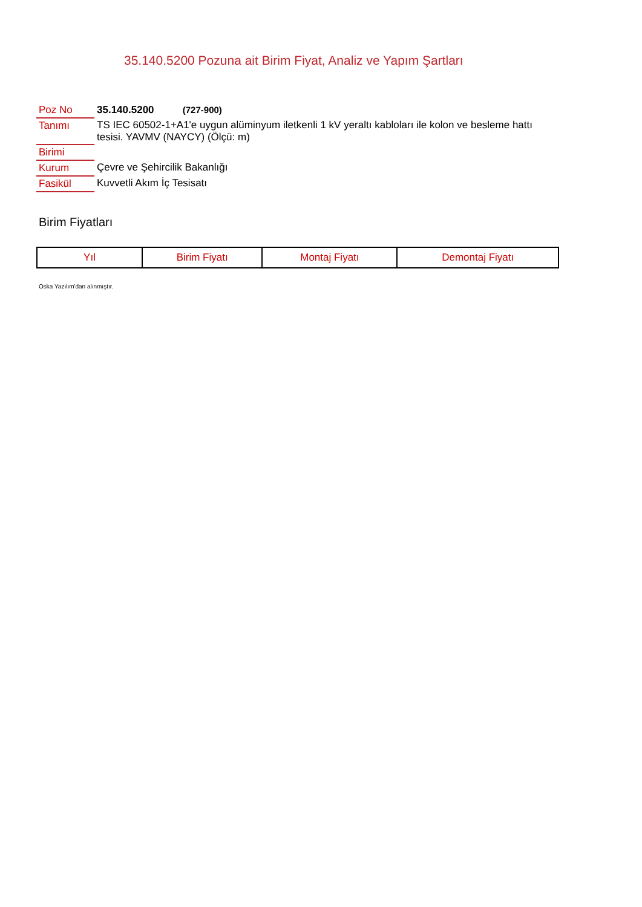35.140.5200 Pozuna ait Birim Fiyat, Analiz ve Yapım Şartları
| Poz No | 35.140.5200 (727-900) |
| Tanımı | TS IEC 60502-1+A1'e uygun alüminyum iletkenli 1 kV yeraltı kabloları ile kolon ve besleme hattı tesisi. YAVMV (NAYCY) (Ölçü: m) |
| Birimi | |
| Kurum | Çevre ve Şehircilik Bakanlığı |
| Fasikül | Kuvvetli Akım İç Tesisatı |
Birim Fiyatları
| Yıl | Birim Fiyatı | Montaj Fiyatı | Demontaj Fiyatı |
| --- | --- | --- | --- |
Oska Yazılım'dan alınmıştır.